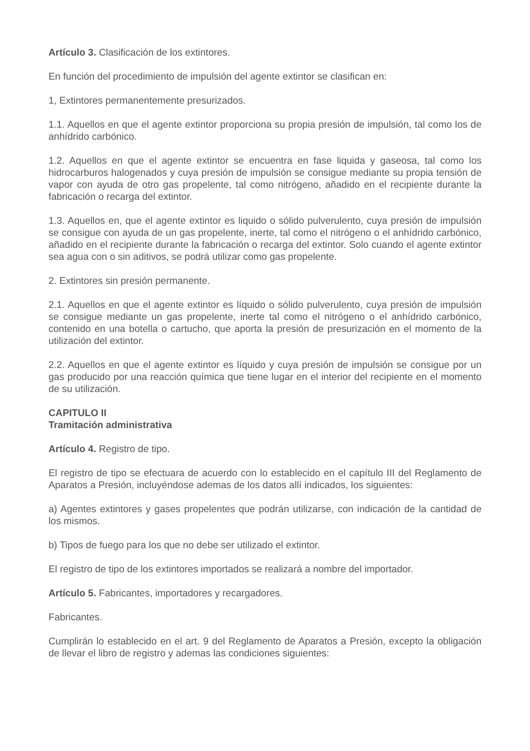Artículo 3. Clasificación de los extintores.
En función del procedimiento de impulsión del agente extintor se clasifican en:
1, Extintores permanentemente presurizados.
1.1. Aquellos en que el agente extintor proporciona su propia presión de impulsión, tal como los de anhídrido carbónico.
1.2. Aquellos en que el agente extintor se encuentra en fase liquida y gaseosa, tal como los hidrocarburos halogenados y cuya presión de impulsión se consigue mediante su propia tensión de vapor con ayuda de otro gas propelente, tal como nitrógeno, añadido en el recipiente durante la fabricación o recarga del extintor.
1.3. Aquellos en, que el agente extintor es liquido o sólido pulverulento, cuya presión de impulsión se consigue con ayuda de un gas propelente, inerte, tal como el nitrógeno o el anhídrido carbónico, añadido en el recipiente durante la fabricación o recarga del extintor. Solo cuando el agente extintor sea agua con o sin aditivos, se podrá utilizar como gas propelente.
2. Extintores sin presión permanente.
2.1. Aquellos en que el agente extintor es líquido o sólido pulverulento, cuya presión de impulsión se consigue mediante un gas propelente, inerte tal como el nitrógeno o el anhídrido carbónico, contenido en una botella o cartucho, que aporta la presión de presurización en el momento de la utilización del extintor.
2.2. Aquellos en que el agente extintor es líquido y cuya presión de impulsión se consigue por un gas producido por una reacción química que tiene lugar en el interior del recipiente en el momento de su utilización.
CAPITULO II
Tramitación administrativa
Artículo 4. Registro de tipo.
El registro de tipo se efectuara de acuerdo con lo establecido en el capítulo III del Reglamento de Aparatos a Presión, incluyéndose ademas de los datos allí indicados, los siguientes:
a) Agentes extintores y gases propelentes que podrán utilizarse, con indicación de la cantidad de los mismos.
b) Tipos de fuego para los que no debe ser utilizado el extintor.
El registro de tipo de los extintores importados se realizará a nombre del importador.
Artículo 5. Fabricantes, importadores y recargadores.
Fabricantes.
Cumplirán lo establecido en el art. 9 del Reglamento de Aparatos a Presión, excepto la obligación de llevar el libro de registro y ademas las condiciones siguientes: